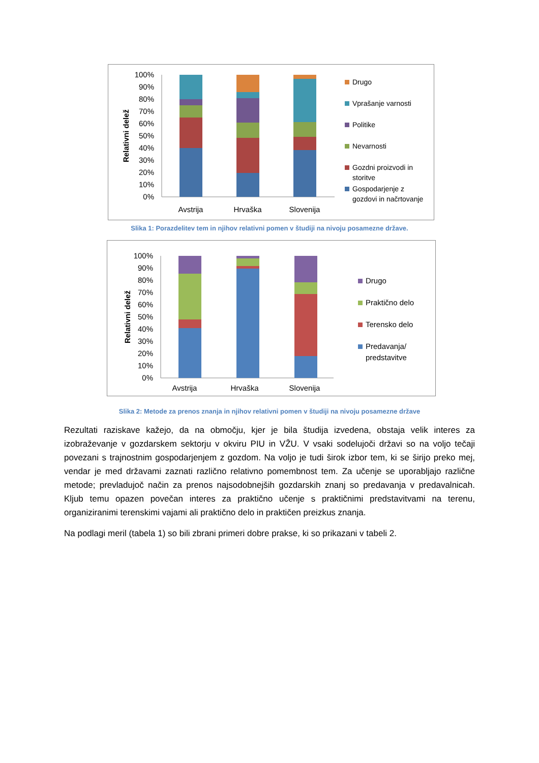Relativni delež
100%
90%
80%
70%
60%
50%
40%
30%
20%
10%
0%
Avstrija
Hrvaška
Slovenija
Drugo
Vprašanje varnosti
Politike
Nevarnosti
Gozdni proizvodi in
storitve
Gospodarjenje z
gozdovi in načrtovanje
Slika 1: Porazdelitev tem in njihov relativni pomen v študiji na nivoju posamezne države.
Relativni delež
100%
90%
80%
70%
60%
50%
40%
30%
20%
10%
0%
Avstrija
Hrvaška
Slovenija
Drugo
Praktično delo
Terensko delo
Predavanja/
predstavitve
Slika 2: Metode za prenos znanja in njihov relativni pomen v študiji na nivoju posamezne države
Rezultati raziskave kažejo, da na območju, kjer je bila študija izvedena, obstaja velik interes za izobraževanje v gozdarskem sektorju v okviru PIU in VŽU. V vsaki sodelujoči državi so na voljo tečaji povezani s trajnostnim gospodarjenjem z gozdom. Na voljo je tudi širok izbor tem, ki se širijo preko mej, vendar je med državami zaznati različno relativno pomembnost tem. Za učenje se uporabljajo različne metode; prevladujoč način za prenos najsodobnejših gozdarskih znanj so predavanja v predavalnicah. Kljub temu opazen povečan interes za praktično učenje s praktičnimi predstavitvami na terenu, organiziranimi terenskimi vajami ali praktično delo in praktičen preizkus znanja.
Na podlagi meril (tabela 1) so bili zbrani primeri dobre prakse, ki so prikazani v tabeli 2.